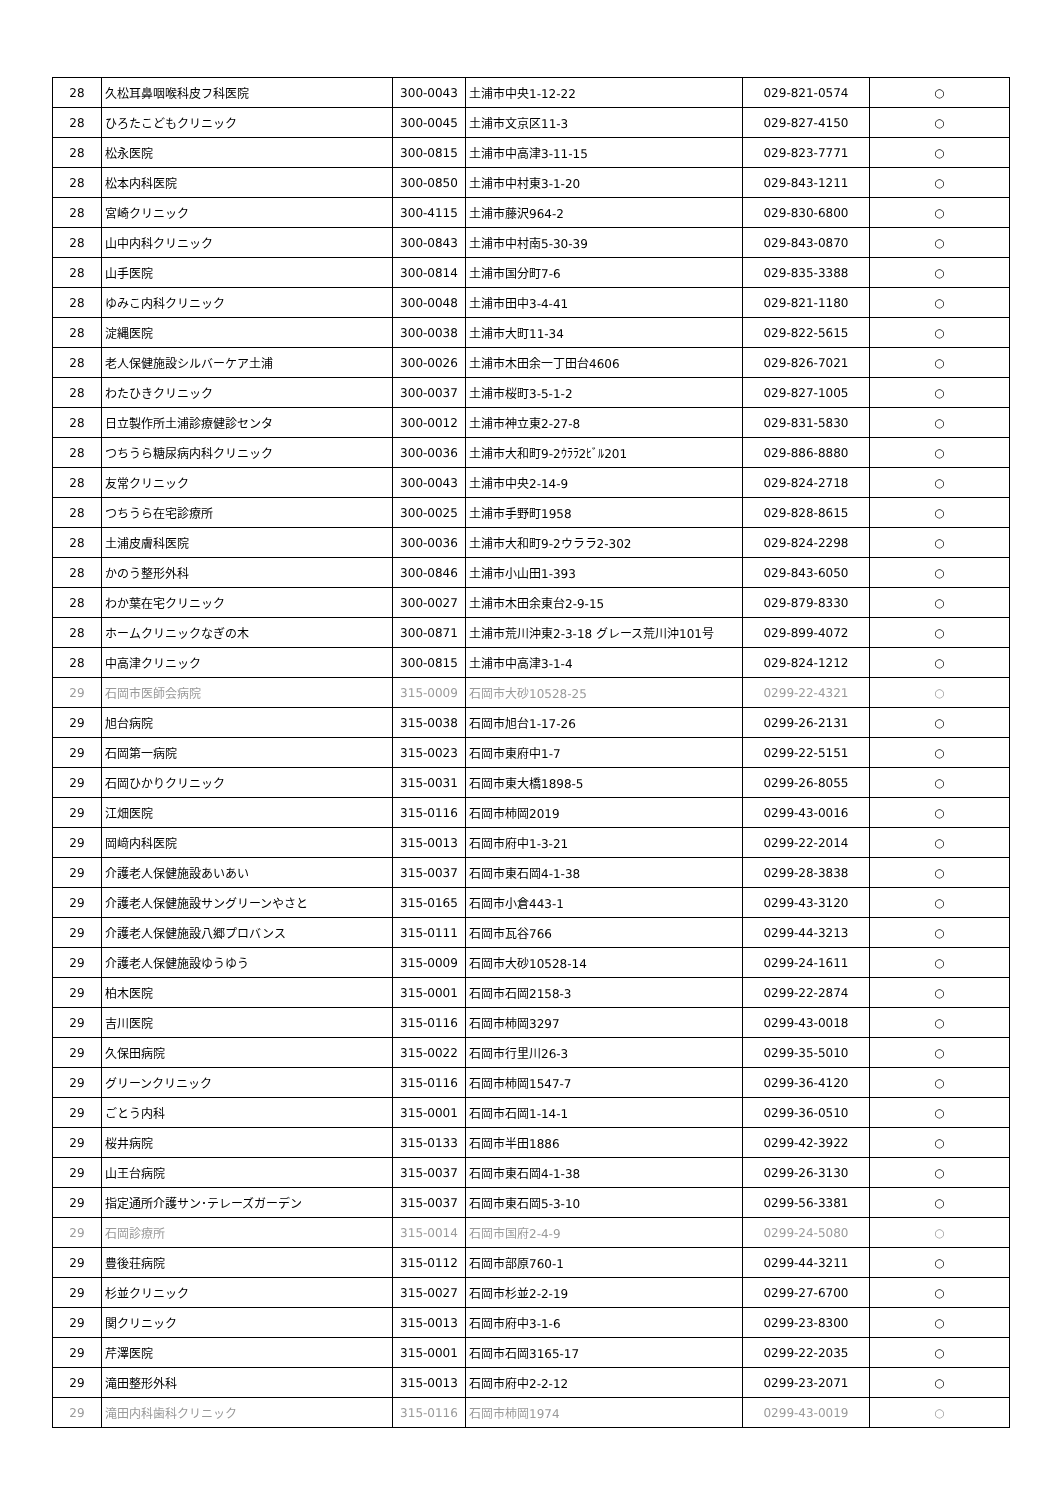| 28 | 久松耳鼻咽喉科皮フ科医院 | 300-0043 | 土浦市中央1-12-22 | 029-821-0574 | ○ |
| 28 | ひろたこどもクリニック | 300-0045 | 土浦市文京区11-3 | 029-827-4150 | ○ |
| 28 | 松永医院 | 300-0815 | 土浦市中高津3-11-15 | 029-823-7771 | ○ |
| 28 | 松本内科医院 | 300-0850 | 土浦市中村東3-1-20 | 029-843-1211 | ○ |
| 28 | 宮崎クリニック | 300-4115 | 土浦市藤沢964-2 | 029-830-6800 | ○ |
| 28 | 山中内科クリニック | 300-0843 | 土浦市中村南5-30-39 | 029-843-0870 | ○ |
| 28 | 山手医院 | 300-0814 | 土浦市国分町7-6 | 029-835-3388 | ○ |
| 28 | ゆみこ内科クリニック | 300-0048 | 土浦市田中3-4-41 | 029-821-1180 | ○ |
| 28 | 淀縄医院 | 300-0038 | 土浦市大町11-34 | 029-822-5615 | ○ |
| 28 | 老人保健施設シルバーケア土浦 | 300-0026 | 土浦市木田余一丁田台4606 | 029-826-7021 | ○ |
| 28 | わたひきクリニック | 300-0037 | 土浦市桜町3-5-1-2 | 029-827-1005 | ○ |
| 28 | 日立製作所土浦診療健診センタ | 300-0012 | 土浦市神立東2-27-8 | 029-831-5830 | ○ |
| 28 | つちうら糖尿病内科クリニック | 300-0036 | 土浦市大和町9-2ｳﾗﾗ2ﾋﾞﾙ201 | 029-886-8880 | ○ |
| 28 | 友常クリニック | 300-0043 | 土浦市中央2-14-9 | 029-824-2718 | ○ |
| 28 | つちうら在宅診療所 | 300-0025 | 土浦市手野町1958 | 029-828-8615 | ○ |
| 28 | 土浦皮膚科医院 | 300-0036 | 土浦市大和町9-2ウララ2-302 | 029-824-2298 | ○ |
| 28 | かのう整形外科 | 300-0846 | 土浦市小山田1-393 | 029-843-6050 | ○ |
| 28 | わか葉在宅クリニック | 300-0027 | 土浦市木田余東台2-9-15 | 029-879-8330 | ○ |
| 28 | ホームクリニックなぎの木 | 300-0871 | 土浦市荒川沖東2-3-18 グレース荒川沖101号 | 029-899-4072 | ○ |
| 28 | 中高津クリニック | 300-0815 | 土浦市中高津3-1-4 | 029-824-1212 | ○ |
| 29 | 石岡市医師会病院 | 315-0009 | 石岡市大砂10528-25 | 0299-22-4321 | ○ |
| 29 | 旭台病院 | 315-0038 | 石岡市旭台1-17-26 | 0299-26-2131 | ○ |
| 29 | 石岡第一病院 | 315-0023 | 石岡市東府中1-7 | 0299-22-5151 | ○ |
| 29 | 石岡ひかりクリニック | 315-0031 | 石岡市東大橋1898-5 | 0299-26-8055 | ○ |
| 29 | 江畑医院 | 315-0116 | 石岡市柿岡2019 | 0299-43-0016 | ○ |
| 29 | 岡﨑内科医院 | 315-0013 | 石岡市府中1-3-21 | 0299-22-2014 | ○ |
| 29 | 介護老人保健施設あいあい | 315-0037 | 石岡市東石岡4-1-38 | 0299-28-3838 | ○ |
| 29 | 介護老人保健施設サングリーンやさと | 315-0165 | 石岡市小倉443-1 | 0299-43-3120 | ○ |
| 29 | 介護老人保健施設八郷プロバンス | 315-0111 | 石岡市瓦谷766 | 0299-44-3213 | ○ |
| 29 | 介護老人保健施設ゆうゆう | 315-0009 | 石岡市大砂10528-14 | 0299-24-1611 | ○ |
| 29 | 柏木医院 | 315-0001 | 石岡市石岡2158-3 | 0299-22-2874 | ○ |
| 29 | 吉川医院 | 315-0116 | 石岡市柿岡3297 | 0299-43-0018 | ○ |
| 29 | 久保田病院 | 315-0022 | 石岡市行里川26-3 | 0299-35-5010 | ○ |
| 29 | グリーンクリニック | 315-0116 | 石岡市柿岡1547-7 | 0299-36-4120 | ○ |
| 29 | ごとう内科 | 315-0001 | 石岡市石岡1-14-1 | 0299-36-0510 | ○ |
| 29 | 桜井病院 | 315-0133 | 石岡市半田1886 | 0299-42-3922 | ○ |
| 29 | 山王台病院 | 315-0037 | 石岡市東石岡4-1-38 | 0299-26-3130 | ○ |
| 29 | 指定通所介護サン･テレーズガーデン | 315-0037 | 石岡市東石岡5-3-10 | 0299-56-3381 | ○ |
| 29 | 石岡診療所 | 315-0014 | 石岡市国府2-4-9 | 0299-24-5080 | ○ |
| 29 | 豊後荘病院 | 315-0112 | 石岡市部原760-1 | 0299-44-3211 | ○ |
| 29 | 杉並クリニック | 315-0027 | 石岡市杉並2-2-19 | 0299-27-6700 | ○ |
| 29 | 関クリニック | 315-0013 | 石岡市府中3-1-6 | 0299-23-8300 | ○ |
| 29 | 芹澤医院 | 315-0001 | 石岡市石岡3165-17 | 0299-22-2035 | ○ |
| 29 | 滝田整形外科 | 315-0013 | 石岡市府中2-2-12 | 0299-23-2071 | ○ |
| 29 | 滝田内科歯科クリニック | 315-0116 | 石岡市柿岡1974 | 0299-43-0019 | ○ |